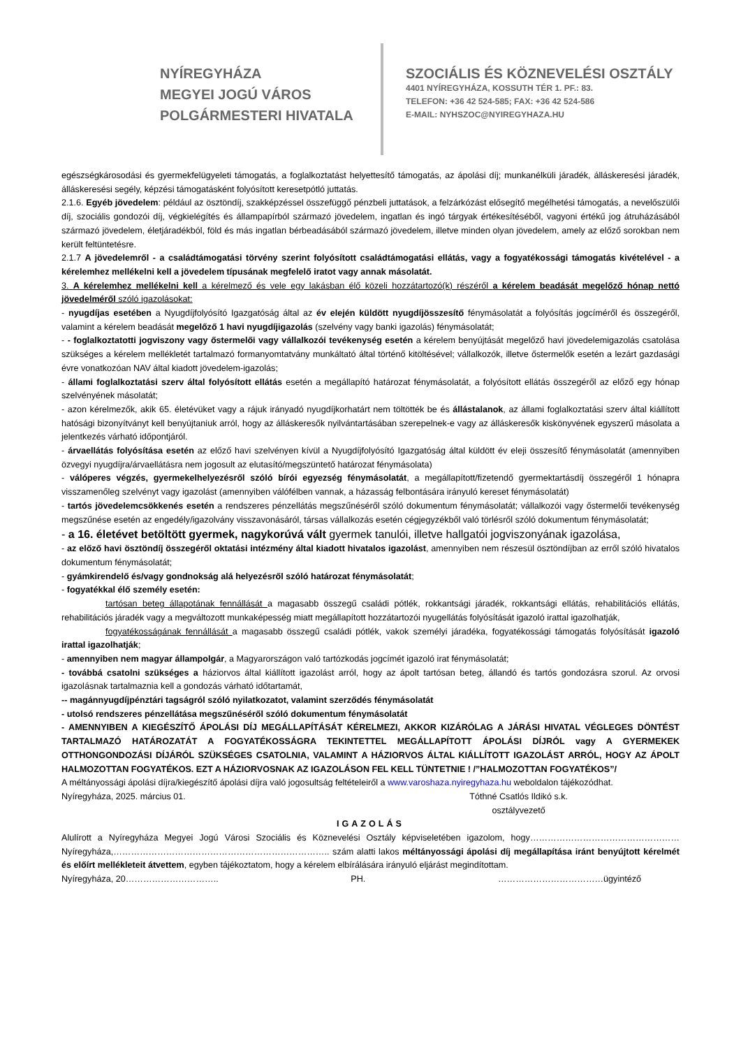NYÍREGYHÁZA
MEGYEI JOGÚ VÁROS
POLGÁRMESTERI HIVATALA
SZOCIÁLIS ÉS KÖZNEVELÉSI OSZTÁLY
4401 NYÍREGYHÁZA, KOSSUTH TÉR 1. PF.: 83.
TELEFON: +36 42 524-585; FAX: +36 42 524-586
E-MAIL: NYHSZOC@NYIREGYHAZA.HU
egészségkárosodási és gyermekfelügyeleti támogatás, a foglalkoztatást helyettesítő támogatás, az ápolási díj; munkanélküli járadék, álláskeresési járadék, álláskeresési segély, képzési támogatásként folyósított keresetpótló juttatás.
2.1.6. Egyéb jövedelem: például az ösztöndíj, szakképzéssel összefüggő pénzbeli juttatások, a felzárkózást elősegítő megélhetési támogatás, a nevelőszülői díj, szociális gondozói díj, végkielégítés és állampapírból származó jövedelem, ingatlan és ingó tárgyak értékesítéséből, vagyoni értékű jog átruházásából származó jövedelem, életjáradékból, föld és más ingatlan bérbeadásából származó jövedelem, illetve minden olyan jövedelem, amely az előző sorokban nem került feltüntetésre.
2.1.7 A jövedelemről - a családtámogatási törvény szerint folyósított családtámogatási ellátás, vagy a fogyatékossági támogatás kivételével - a kérelemhez mellékelni kell a jövedelem típusának megfelelő iratot vagy annak másolatát.
3. A kérelemhez mellékelni kell a kérelmező és vele egy lakásban élő közeli hozzátartozó(k) részéről a kérelem beadását megelőző hónap nettó jövedelméről szóló igazolásokat:
- nyugdíjas esetében a Nyugdíjfolyósító Igazgatóság által az év elején küldött nyugdíjösszesítő fénymásolatát a folyósítás jogcíméről és összegéről, valamint a kérelem beadását megelőző 1 havi nyugdíjigazolás (szelvény vagy banki igazolás) fénymásolatát;
- - foglalkoztatotti jogviszony vagy őstermelői vagy vállalkozói tevékenység esetén a kérelem benyújtását megelőző havi jövedelemigazolás csatolása szükséges a kérelem mellékletét tartalmazó formanyomtatvány munkáltató által történő kitöltésével; vállalkozók, illetve őstermelők esetén a lezárt gazdasági évre vonatkozóan NAV által kiadott jövedelem-igazolás;
- állami foglalkoztatási szerv által folyósított ellátás esetén a megállapító határozat fénymásolatát, a folyósított ellátás összegéről az előző egy hónap szelvényének másolatát;
- azon kérelmezők, akik 65. életévüket vagy a rájuk irányadó nyugdíjkorhatárt nem töltötték be és állástalanok, az állami foglalkoztatási szerv által kiállított hatósági bizonyítványt kell benyújtaniuk arról, hogy az álláskeresők nyilvántartásában szerepelnek-e vagy az álláskeresők kiskönyvének egyszerű másolata a jelentkezés várható időpontjáról.
- árvaellátás folyósítása esetén az előző havi szelvényen kívül a Nyugdíjfolyósító Igazgatóság által küldött év eleji összesítő fénymásolatát (amennyiben özvegyi nyugdíjra/árvaellátásra nem jogosult az elutasító/megszüntető határozat fénymásolata)
- válóperes végzés, gyermekelhelyezésről szóló bírói egyezség fénymásolatát, a megállapított/fizetendő gyermektartásdíj összegéről 1 hónapra visszamenőleg szelvényt vagy igazolást (amennyiben válófélben vannak, a házasság felbontására irányuló kereset fénymásolatát)
- tartós jövedelemcsökkenés esetén a rendszeres pénzellátás megszűnéséről szóló dokumentum fénymásolatát; vállalkozói vagy őstermelői tevékenység megszűnése esetén az engedély/igazolvány visszavonásáról, társas vállalkozás esetén cégjegyzékből való törlésről szóló dokumentum fénymásolatát;
- a 16. életévet betöltött gyermek, nagykorúvá vált gyermek tanulói, illetve hallgatói jogviszonyának igazolása,
- az előző havi ösztöndíj összegéről oktatási intézmény által kiadott hivatalos igazolást, amennyiben nem részesül ösztöndíjban az erről szóló hivatalos dokumentum fénymásolatát;
- gyámkirendelő és/vagy gondnokság alá helyezésről szóló határozat fénymásolatát;
- fogyatékkal élő személy esetén:
tartósan beteg állapotának fennállását a magasabb összegű családi pótlék, rokkantsági járadék, rokkantsági ellátás, rehabilitációs ellátás, rehabilitációs járadék vagy a megváltozott munkaképesség miatt megállapított hozzátartozói nyugellátás folyósítását igazoló irattal igazolhatják,
fogyatékosságának fennállását a magasabb összegű családi pótlék, vakok személyi járadéka, fogyatékossági támogatás folyósítását igazoló irattal igazolhatják;
- amennyiben nem magyar állampolgár, a Magyarországon való tartózkodás jogcímét igazoló irat fénymásolatát;
- továbbá csatolni szükséges a háziorvos által kiállított igazolást arról, hogy az ápolt tartósan beteg, állandó és tartós gondozásra szorul. Az orvosi igazolásnak tartalmaznia kell a gondozás várható időtartamát,
-- magánnyugdíjpénztári tagságról szóló nyilatkozatot, valamint szerződés fénymásolatát
- utolsó rendszeres pénzellátása megszűnéséről szóló dokumentum fénymásolatát
- AMENNYIBEN A KIEGÉSZÍTŐ ÁPOLÁSI DÍJ MEGÁLLAPÍTÁSÁT KÉRELMEZI, AKKOR KIZÁRÓLAG A JÁRÁSI HIVATAL VÉGLEGES DÖNTÉST TARTALMAZÓ HATÁROZATÁT A FOGYATÉKOSSÁGRA TEKINTETTEL MEGÁLLAPÍTOTT ÁPOLÁSI DÍJRÓL vagy A GYERMEKEK OTTHONGONDOZÁSI DÍJÁRÓL SZÜKSÉGES CSATOLNIA, VALAMINT A HÁZIORVOS ÁLTAL KIÁLLÍTOTT IGAZOLÁST ARRÓL, HOGY AZ ÁPOLT HALMOZOTTAN FOGYATÉKOS. EZT A HÁZIORVOSNAK AZ IGAZOLÁSON FEL KELL TÜNTETNIE ! /”HALMOZOTTAN FOGYATÉKOS”/
A méltányossági ápolási díjra/kiegészítő ápolási díjra való jogosultság feltételeiről a www.varoshaza.nyiregyhaza.hu weboldalon tájékozódhat.
Nyíregyháza, 2025. március 01. Tóthné Csatlós Ildikó s.k.
osztályvezető
IGAZOLÁS
Alulírott a Nyíregyháza Megyei Jogú Városi Szociális és Köznevelési Osztály képviseletében igazolom, hogy……………………………………………Nyíregyháza,……………………………………………………………….. szám alatti lakos méltányossági ápolási díj megállapítása iránt benyújtott kérelmét és előírt mellékleteit átvettem, egyben tájékoztatom, hogy a kérelem elbírálására irányuló eljárást megindítottam.
Nyíregyháza, 20………………………….. PH. ………………………………ügyintéző